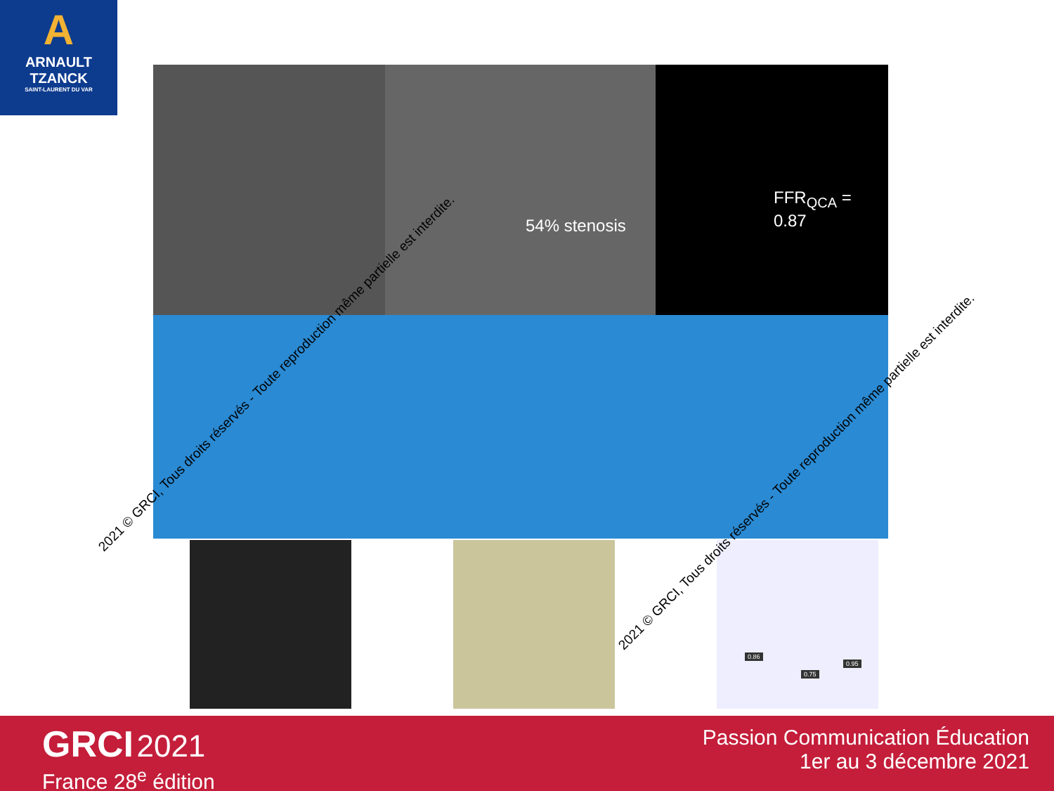A
ARNAULT
TZANCK
SAINT-LAURENT DU VAR
54% stenosis
FFR<sub>QCA</sub> = 0.87
0.86
0.75
0.95
2021 © GRCI, Tous droits réservés - Toute reproduction même partielle est interdite.
2021 © GRCI, Tous droits réservés - Toute reproduction même partielle est interdite.
GRCI 2021
France 28<sup>e</sup> édition
Passion Communication Éducation
1er au 3 décembre 2021